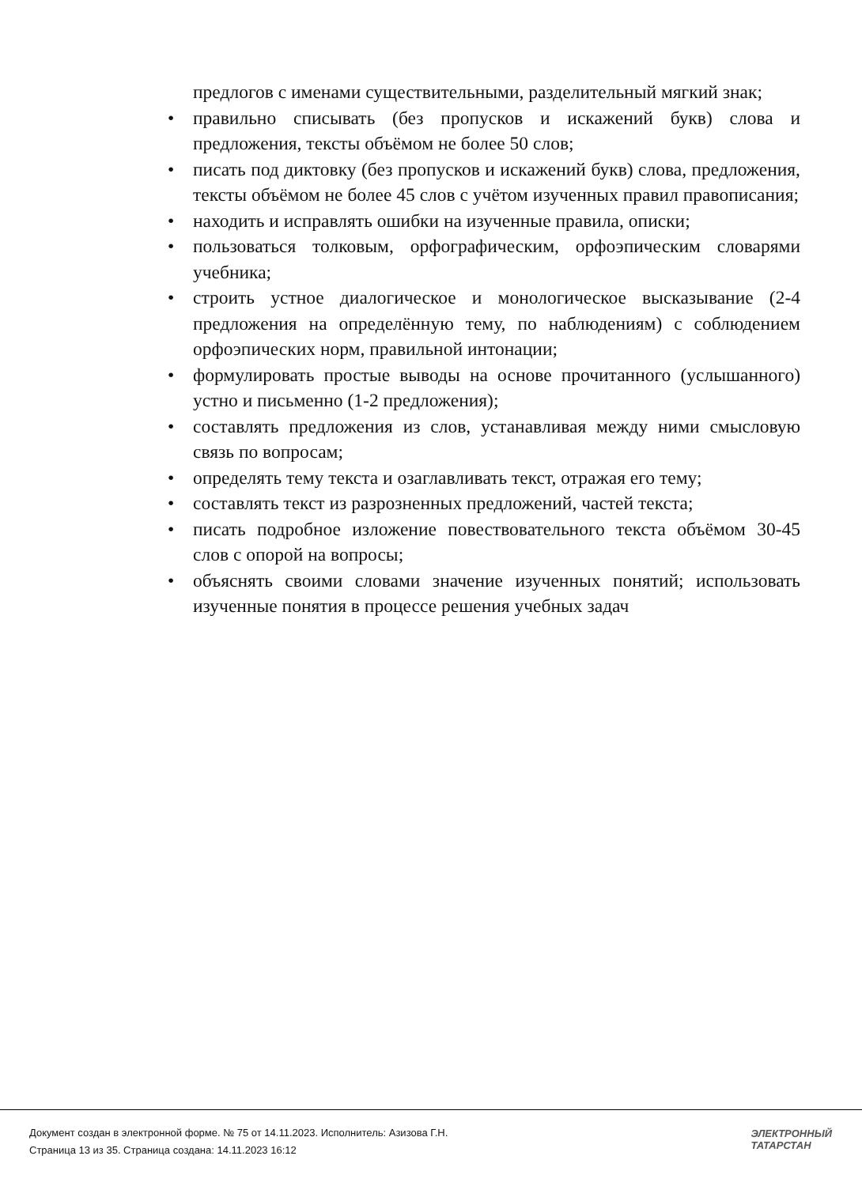предлогов с именами существительными, разделительный мягкий знак;
• правильно списывать (без пропусков и искажений букв) слова и предложения, тексты объёмом не более 50 слов;
• писать под диктовку (без пропусков и искажений букв) слова, предложения, тексты объёмом не более 45 слов с учётом изученных правил правописания;
• находить и исправлять ошибки на изученные правила, описки;
• пользоваться толковым, орфографическим, орфоэпическим словарями учебника;
• строить устное диалогическое и монологическое высказывание (2-4 предложения на определённую тему, по наблюдениям) с соблюдением орфоэпических норм, правильной интонации;
• формулировать простые выводы на основе прочитанного (услышанного) устно и письменно (1-2 предложения);
• составлять предложения из слов, устанавливая между ними смысловую связь по вопросам;
• определять тему текста и озаглавливать текст, отражая его тему;
• составлять текст из разрозненных предложений, частей текста;
• писать подробное изложение повествовательного текста объёмом 30-45 слов с опорой на вопросы;
• объяснять своими словами значение изученных понятий; использовать изученные понятия в процессе решения учебных задач
Документ создан в электронной форме. № 75 от 14.11.2023. Исполнитель: Азизова Г.Н.
Страница 13 из 35. Страница создана: 14.11.2023 16:12
ЭЛЕКТРОННЫЙ
ТАТАРСТАН